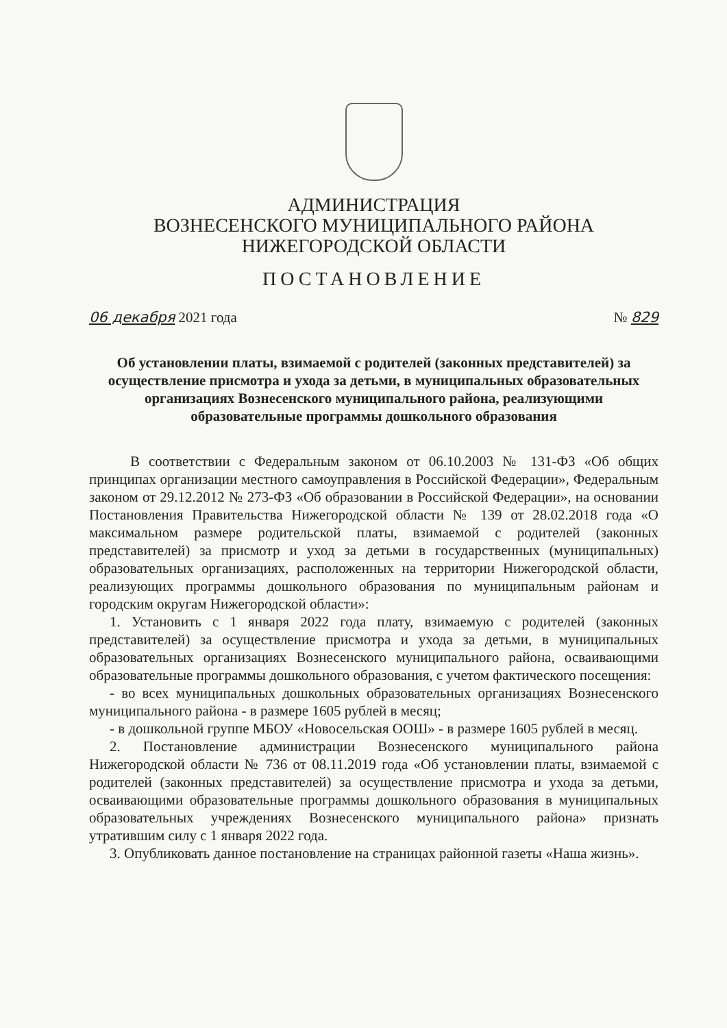АДМИНИСТРАЦИЯ
ВОЗНЕСЕНСКОГО МУНИЦИПАЛЬНОГО РАЙОНА
НИЖЕГОРОДСКОЙ ОБЛАСТИ
ПОСТАНОВЛЕНИЕ
06 декабря 2021 года № 829
Об установлении платы, взимаемой с родителей (законных представителей) за осуществление присмотра и ухода за детьми, в муниципальных образовательных организациях Вознесенского муниципального района, реализующими образовательные программы дошкольного образования
В соответствии с Федеральным законом от 06.10.2003 № 131-ФЗ «Об общих принципах организации местного самоуправления в Российской Федерации», Федеральным законом от 29.12.2012 № 273-ФЗ «Об образовании в Российской Федерации», на основании Постановления Правительства Нижегородской области № 139 от 28.02.2018 года «О максимальном размере родительской платы, взимаемой с родителей (законных представителей) за присмотр и уход за детьми в государственных (муниципальных) образовательных организациях, расположенных на территории Нижегородской области, реализующих программы дошкольного образования по муниципальным районам и городским округам Нижегородской области»:
1. Установить с 1 января 2022 года плату, взимаемую с родителей (законных представителей) за осуществление присмотра и ухода за детьми, в муниципальных образовательных организациях Вознесенского муниципального района, осваивающими образовательные программы дошкольного образования, с учетом фактического посещения:
- во всех муниципальных дошкольных образовательных организациях Вознесенского муниципального района - в размере 1605 рублей в месяц;
- в дошкольной группе МБОУ «Новосельская ООШ» - в размере 1605 рублей в месяц.
2. Постановление администрации Вознесенского муниципального района Нижегородской области № 736 от 08.11.2019 года «Об установлении платы, взимаемой с родителей (законных представителей) за осуществление присмотра и ухода за детьми, осваивающими образовательные программы дошкольного образования в муниципальных образовательных учреждениях Вознесенского муниципального района» признать утратившим силу с 1 января 2022 года.
3. Опубликовать данное постановление на страницах районной газеты «Наша жизнь».